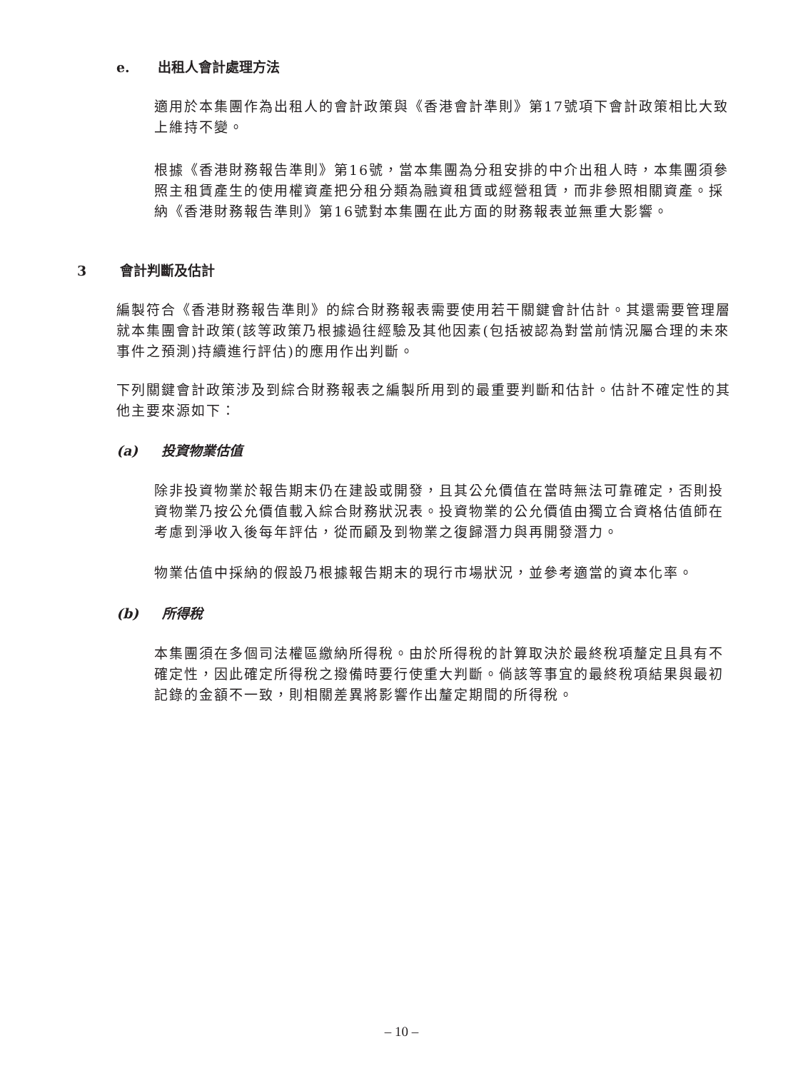e. 出租人會計處理方法
適用於本集團作為出租人的會計政策與《香港會計準則》第17號項下會計政策相比大致上維持不變。
根據《香港財務報告準則》第16號，當本集團為分租安排的中介出租人時，本集團須參照主租賃產生的使用權資產把分租分類為融資租賃或經營租賃，而非參照相關資產。採納《香港財務報告準則》第16號對本集團在此方面的財務報表並無重大影響。
3 會計判斷及估計
編製符合《香港財務報告準則》的綜合財務報表需要使用若干關鍵會計估計。其還需要管理層就本集團會計政策(該等政策乃根據過往經驗及其他因素(包括被認為對當前情況屬合理的未來事件之預測)持續進行評估)的應用作出判斷。
下列關鍵會計政策涉及到綜合財務報表之編製所用到的最重要判斷和估計。估計不確定性的其他主要來源如下：
(a) 投資物業估值
除非投資物業於報告期末仍在建設或開發，且其公允價值在當時無法可靠確定，否則投資物業乃按公允價值載入綜合財務狀況表。投資物業的公允價值由獨立合資格估值師在考慮到淨收入後每年評估，從而顧及到物業之復歸潛力與再開發潛力。
物業估值中採納的假設乃根據報告期末的現行市場狀況，並參考適當的資本化率。
(b) 所得稅
本集團須在多個司法權區繳納所得稅。由於所得稅的計算取決於最終稅項釐定且具有不確定性，因此確定所得稅之撥備時要行使重大判斷。倘該等事宜的最終稅項結果與最初記錄的金額不一致，則相關差異將影響作出釐定期間的所得稅。
– 10 –